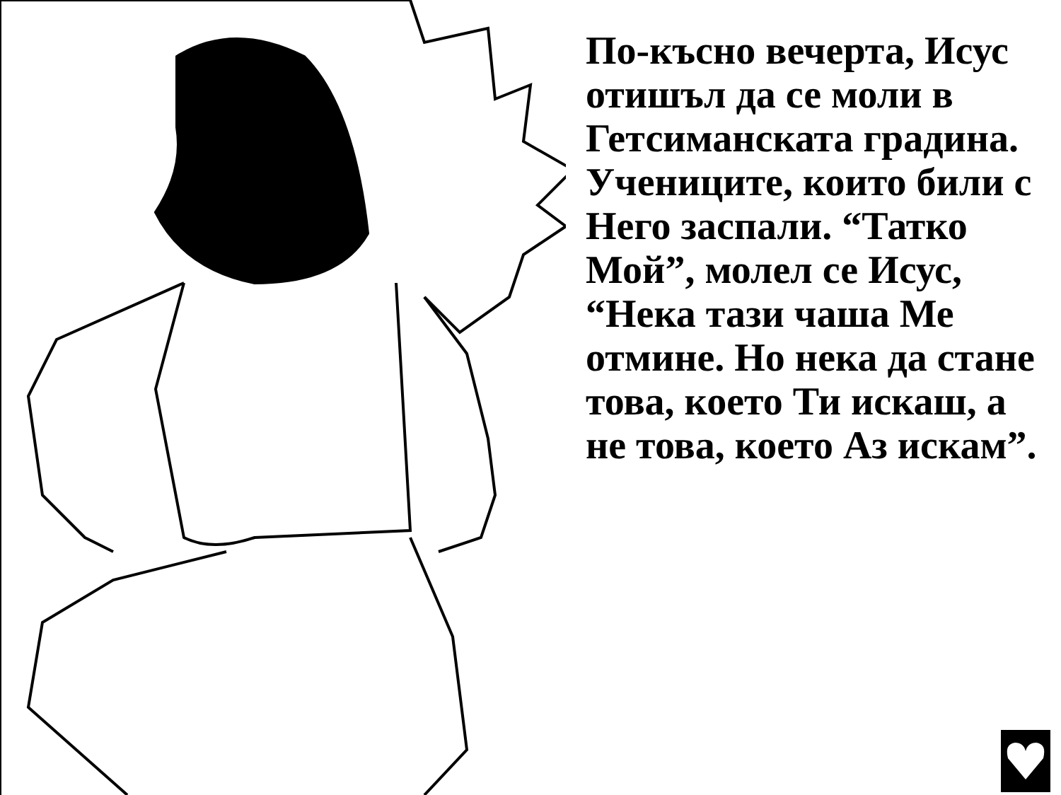По-късно вечерта, Исус отишъл да се моли в Гетсиманската градина. Учениците, които били с Него заспали. “Татко Мой”, молел се Исус, “Нека тази чаша Ме отмине. Но нека да стане това, което Ти искаш, а не това, което Аз искам”.